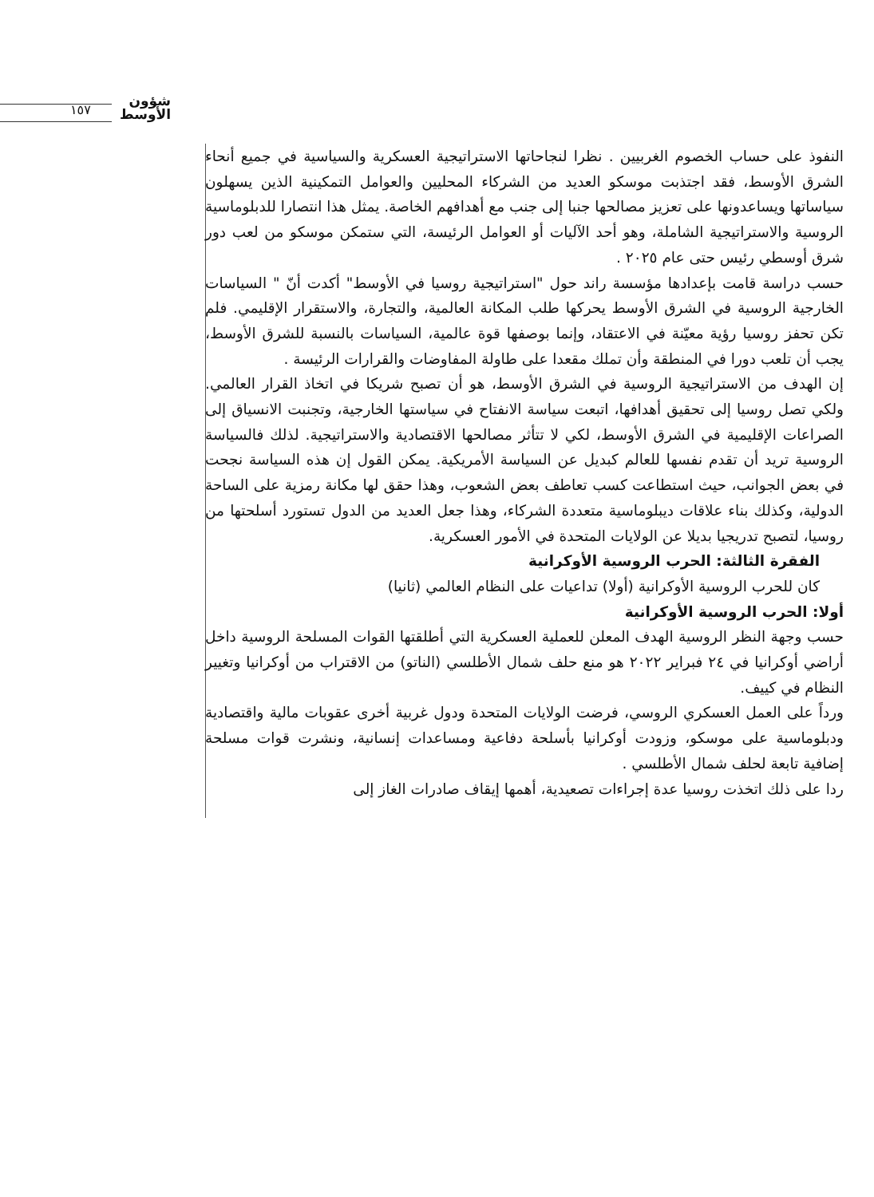١٥٧
شؤون
الأوسط
النفوذ على حساب الخصوم الغربيين . نظرا لنجاحاتها الاستراتيجية العسكرية والسياسية في جميع أنحاء الشرق الأوسط، فقد اجتذبت موسكو العديد من الشركاء المحليين والعوامل التمكينية الذين يسهلون سياساتها ويساعدونها على تعزيز مصالحها جنبا إلى جنب مع أهدافهم الخاصة. يمثل هذا انتصارا للدبلوماسية الروسية والاستراتيجية الشاملة، وهو أحد الآليات أو العوامل الرئيسة، التي ستمكن موسكو من لعب دور شرق أوسطي رئيس حتى عام ٢٠٢٥ .
حسب دراسة قامت بإعدادها مؤسسة راند حول "استراتيجية روسيا في الأوسط" أكدت أنّ " السياسات الخارجية الروسية في الشرق الأوسط يحركها طلب المكانة العالمية، والتجارة، والاستقرار الإقليمي. فلم تكن تحفز روسيا رؤية معيّنة في الاعتقاد، وإنما بوصفها قوة عالمية، السياسات بالنسبة للشرق الأوسط، يجب أن تلعب دورا في المنطقة وأن تملك مقعدا على طاولة المفاوضات والقرارات الرئيسة .
إن الهدف من الاستراتيجية الروسية في الشرق الأوسط، هو أن تصبح شريكا في اتخاذ القرار العالمي. ولكي تصل روسيا إلى تحقيق أهدافها، اتبعت سياسة الانفتاح في سياستها الخارجية، وتجنبت الانسياق إلى الصراعات الإقليمية في الشرق الأوسط، لكي لا تتأثر مصالحها الاقتصادية والاستراتيجية. لذلك فالسياسة الروسية تريد أن تقدم نفسها للعالم كبديل عن السياسة الأمريكية. يمكن القول إن هذه السياسة نجحت في بعض الجوانب، حيث استطاعت كسب تعاطف بعض الشعوب، وهذا حقق لها مكانة رمزية على الساحة الدولية، وكذلك بناء علاقات ديبلوماسية متعددة الشركاء، وهذا جعل العديد من الدول تستورد أسلحتها من روسيا، لتصبح تدريجيا بديلا عن الولايات المتحدة في الأمور العسكرية.
الفقرة الثالثة: الحرب الروسية الأوكرانية
كان للحرب الروسية الأوكرانية (أولا) تداعيات على النظام العالمي (ثانيا)
أولا: الحرب الروسية الأوكرانية
حسب وجهة النظر الروسية الهدف المعلن للعملية العسكرية التي أطلقتها القوات المسلحة الروسية داخل أراضي أوكرانيا في ٢٤ فبراير ٢٠٢٢ هو منع حلف شمال الأطلسي (الناتو) من الاقتراب من أوكرانيا وتغيير النظام في كييف.
ورداً على العمل العسكري الروسي، فرضت الولايات المتحدة ودول غربية أخرى عقوبات مالية واقتصادية ودبلوماسية على موسكو، وزودت أوكرانيا بأسلحة دفاعية ومساعدات إنسانية، ونشرت قوات مسلحة إضافية تابعة لحلف شمال الأطلسي .
ردا على ذلك اتخذت روسيا عدة إجراءات تصعيدية، أهمها إيقاف صادرات الغاز إلى